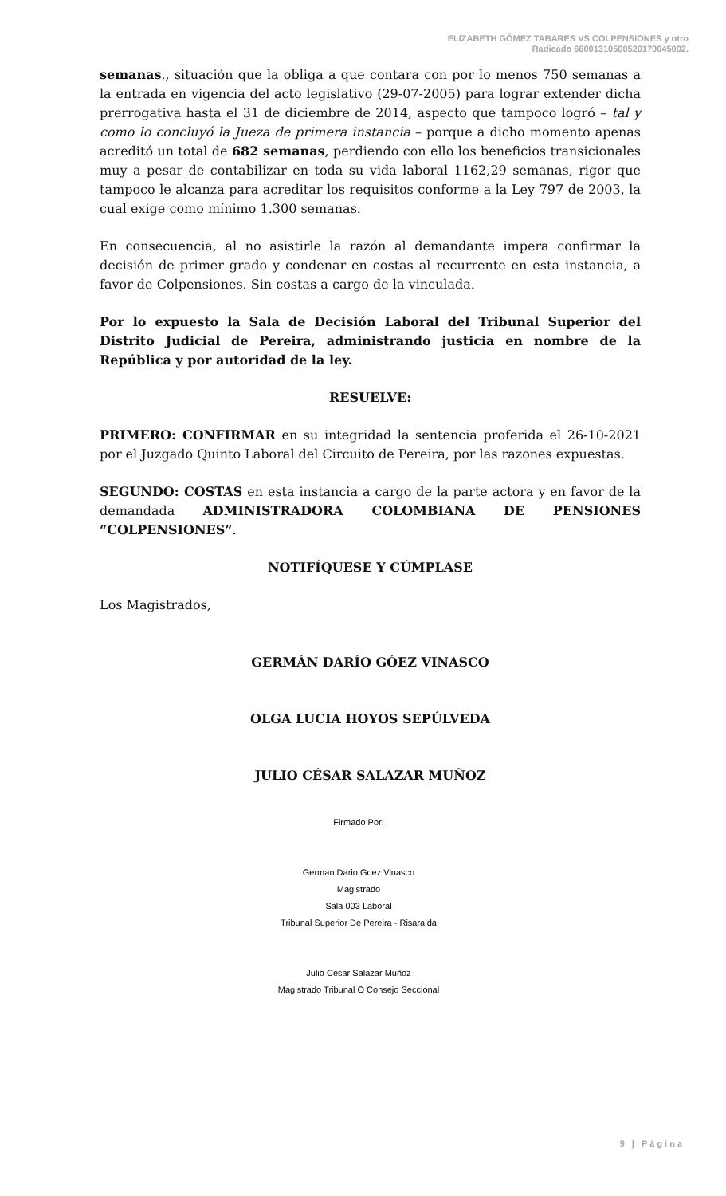ELIZABETH GÓMEZ TABARES VS COLPENSIONES y otro
Radicado 66001310500520170045002.
semanas., situación que la obliga a que contara con por lo menos 750 semanas a la entrada en vigencia del acto legislativo (29-07-2005) para lograr extender dicha prerrogativa hasta el 31 de diciembre de 2014, aspecto que tampoco logró – tal y como lo concluyó la Jueza de primera instancia – porque a dicho momento apenas acreditó un total de 682 semanas, perdiendo con ello los beneficios transicionales muy a pesar de contabilizar en toda su vida laboral 1162,29 semanas, rigor que tampoco le alcanza para acreditar los requisitos conforme a la Ley 797 de 2003, la cual exige como mínimo 1.300 semanas.
En consecuencia, al no asistirle la razón al demandante impera confirmar la decisión de primer grado y condenar en costas al recurrente en esta instancia, a favor de Colpensiones. Sin costas a cargo de la vinculada.
Por lo expuesto la Sala de Decisión Laboral del Tribunal Superior del Distrito Judicial de Pereira, administrando justicia en nombre de la República y por autoridad de la ley.
RESUELVE:
PRIMERO: CONFIRMAR en su integridad la sentencia proferida el 26-10-2021 por el Juzgado Quinto Laboral del Circuito de Pereira, por las razones expuestas.
SEGUNDO: COSTAS en esta instancia a cargo de la parte actora y en favor de la demandada ADMINISTRADORA COLOMBIANA DE PENSIONES “COLPENSIONES”.
NOTIFÍQUESE Y CÚMPLASE
Los Magistrados,
GERMÁN DARÍO GÓEZ VINASCO
OLGA LUCIA HOYOS SEPÚLVEDA
JULIO CÉSAR SALAZAR MUÑOZ
Firmado Por:
German Dario Goez Vinasco
Magistrado
Sala 003 Laboral
Tribunal Superior De Pereira - Risaralda
Julio Cesar Salazar Muñoz
Magistrado Tribunal O Consejo Seccional
9 | Página